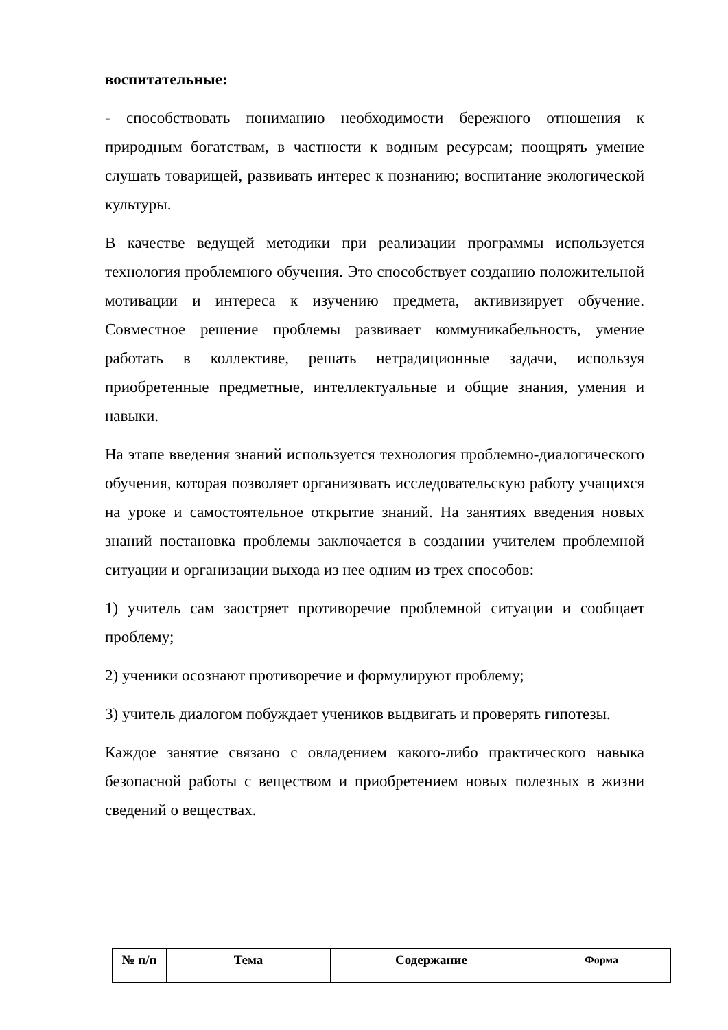воспитательные:
- способствовать пониманию необходимости бережного отношения к природным богатствам, в частности к водным ресурсам; поощрять умение слушать товарищей, развивать интерес к познанию; воспитание экологической культуры.
В качестве ведущей методики при реализации программы используется технология проблемного обучения. Это способствует созданию положительной мотивации и интереса к изучению предмета, активизирует обучение. Совместное решение проблемы развивает коммуникабельность, умение работать в коллективе, решать нетрадиционные задачи, используя приобретенные предметные, интеллектуальные и общие знания, умения и навыки.
На этапе введения знаний используется технология проблемно-диалогического обучения, которая позволяет организовать исследовательскую работу учащихся на уроке и самостоятельное открытие знаний. На занятиях введения новых знаний постановка проблемы заключается в создании учителем проблемной ситуации и организации выхода из нее одним из трех способов:
1) учитель сам заостряет противоречие проблемной ситуации и сообщает проблему;
2) ученики осознают противоречие и формулируют проблему;
3) учитель диалогом побуждает учеников выдвигать и проверять гипотезы.
Каждое занятие связано с овладением какого-либо практического навыка безопасной работы с веществом и приобретением новых полезных в жизни сведений о веществах.
| № п/п | Тема | Содержание | Форма |
| --- | --- | --- | --- |